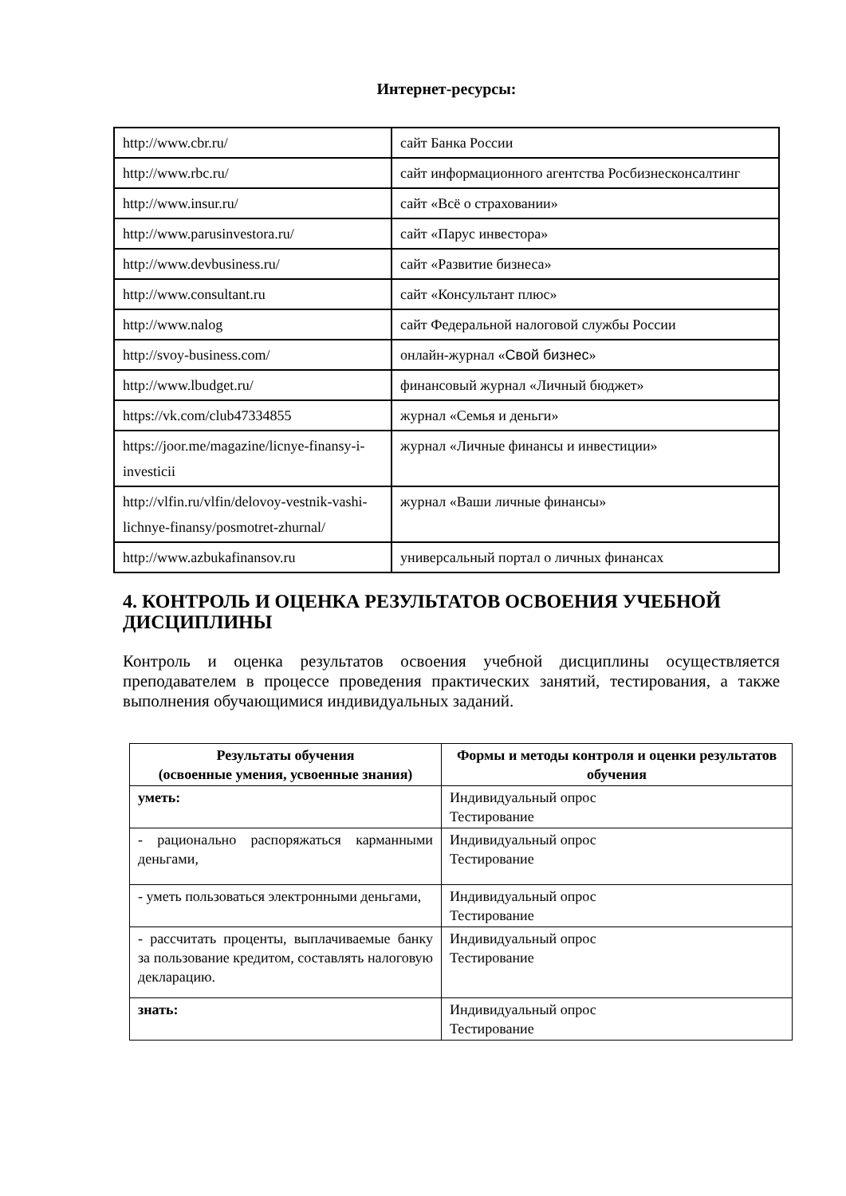Интернет-ресурсы:
| http://www.cbr.ru/ | сайт Банка России |
| http://www.rbc.ru/ | сайт информационного агентства Росбизнесконсалтинг |
| http://www.insur.ru/ | сайт «Всё о страховании» |
| http://www.parusinvestora.ru/ | сайт «Парус инвестора» |
| http://www.devbusiness.ru/ | сайт «Развитие бизнеса» |
| http://www.consultant.ru | сайт «Консультант плюс» |
| http://www.nalog | сайт Федеральной налоговой службы России |
| http://svoy-business.com/ | онлайн-журнал « Свой бизнес » |
| http://www.lbudget.ru/ | финансовый журнал «Личный бюджет» |
| https://vk.com/club47334855 | журнал «Семья и деньги» |
| https://joor.me/magazine/licnye-finansy-i-investicii | журнал «Личные финансы и инвестиции» |
| http://vlfin.ru/vlfin/delovoy-vestnik-vashi-lichnye-finansy/posmotret-zhurnal/ | журнал «Ваши личные финансы» |
| http://www.azbukafinansov.ru | универсальный портал о личных финансах |
4. КОНТРОЛЬ И ОЦЕНКА РЕЗУЛЬТАТОВ ОСВОЕНИЯ УЧЕБНОЙ ДИСЦИПЛИНЫ
Контроль и оценка результатов освоения учебной дисциплины осуществляется преподавателем в процессе проведения практических занятий, тестирования, а также выполнения обучающимися индивидуальных заданий.
| Результаты обучения (освоенные умения, усвоенные знания) | Формы и методы контроля и оценки результатов обучения |
| --- | --- |
| уметь: | Индивидуальный опрос Тестирование |
| - рационально распоряжаться карманными деньгами, | Индивидуальный опрос Тестирование |
| - уметь пользоваться электронными деньгами, | Индивидуальный опрос Тестирование |
| - рассчитать проценты, выплачиваемые банку за пользование кредитом, составлять налоговую декларацию. | Индивидуальный опрос Тестирование |
| знать: | Индивидуальный опрос Тестирование |